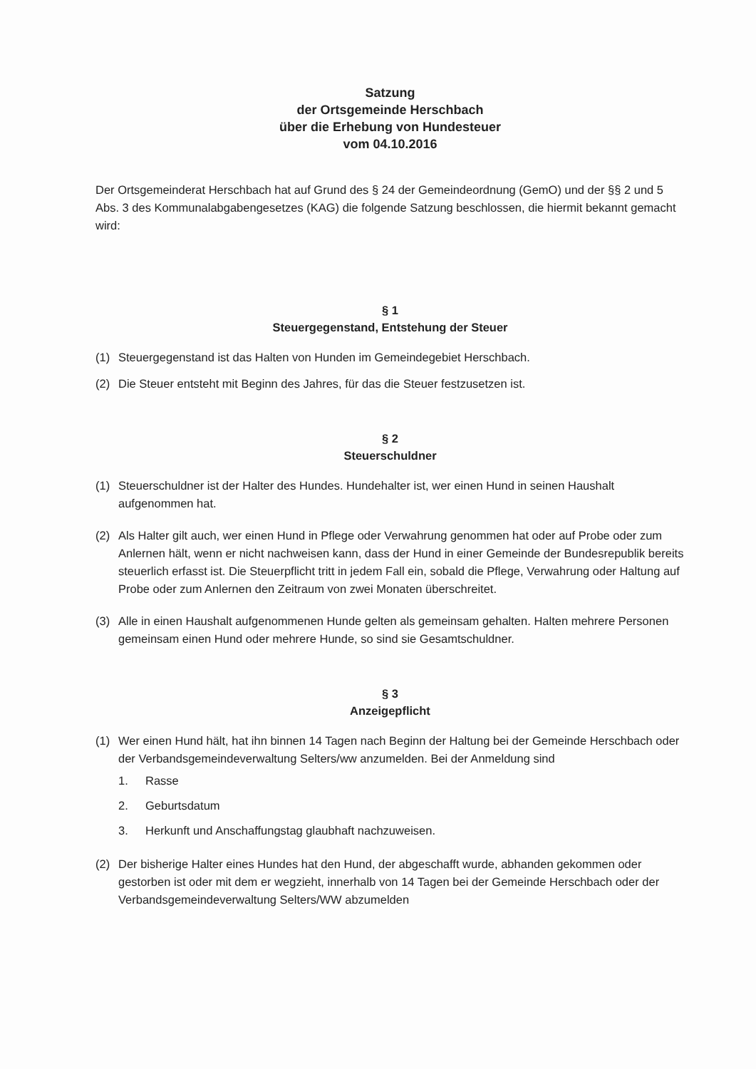Satzung
der Ortsgemeinde Herschbach
über die Erhebung von Hundesteuer
vom 04.10.2016
Der Ortsgemeinderat Herschbach hat auf Grund des § 24 der Gemeindeordnung (GemO) und der §§ 2 und 5 Abs. 3 des Kommunalabgabengesetzes (KAG) die folgende Satzung beschlossen, die hiermit bekannt gemacht wird:
§ 1
Steuergegenstand, Entstehung der Steuer
(1) Steuergegenstand ist das Halten von Hunden im Gemeindegebiet Herschbach.
(2) Die Steuer entsteht mit Beginn des Jahres, für das die Steuer festzusetzen ist.
§ 2
Steuerschuldner
(1) Steuerschuldner ist der Halter des Hundes. Hundehalter ist, wer einen Hund in seinen Haushalt aufgenommen hat.
(2) Als Halter gilt auch, wer einen Hund in Pflege oder Verwahrung genommen hat oder auf Probe oder zum Anlernen hält, wenn er nicht nachweisen kann, dass der Hund in einer Gemeinde der Bundesrepublik bereits steuerlich erfasst ist. Die Steuerpflicht tritt in jedem Fall ein, sobald die Pflege, Verwahrung oder Haltung auf Probe oder zum Anlernen den Zeitraum von zwei Monaten überschreitet.
(3) Alle in einen Haushalt aufgenommenen Hunde gelten als gemeinsam gehalten. Halten mehrere Personen gemeinsam einen Hund oder mehrere Hunde, so sind sie Gesamtschuldner.
§ 3
Anzeigepflicht
(1) Wer einen Hund hält, hat ihn binnen 14 Tagen nach Beginn der Haltung bei der Gemeinde Herschbach oder der Verbandsgemeindeverwaltung Selters/ww anzumelden. Bei der Anmeldung sind
1. Rasse
2. Geburtsdatum
3. Herkunft und Anschaffungstag glaubhaft nachzuweisen.
(2) Der bisherige Halter eines Hundes hat den Hund, der abgeschafft wurde, abhanden gekommen oder gestorben ist oder mit dem er wegzieht, innerhalb von 14 Tagen bei der Gemeinde Herschbach oder der Verbandsgemeindeverwaltung Selters/WW abzumelden